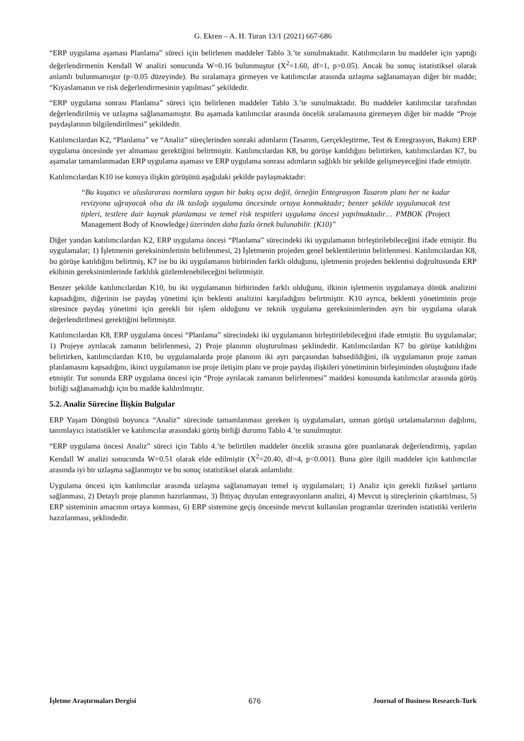G. Ekren – A. H. Turan 13/1 (2021) 667-686
“ERP uygulama aşaması Planlama” süreci için belirlenen maddeler Tablo 3.’te sunulmaktadır. Katılımcıların bu maddeler için yaptığı değerlendirmenin Kendall W analizi sonucunda W=0.16 bulunmuştur (X<sup>2</sup>=1.60, df=1, p>0.05). Ancak bu sonuç istatistiksel olarak anlamlı bulunmamıştır (p<0.05 düzeyinde). Bu sıralamaya girmeyen ve katılımcılar arasında uzlaşma sağlanamayan diğer bir madde; “Kıyaslamanın ve risk değerlendirmesinin yapılması” şekildedir.
“ERP uygulama sonrası Planlama” süreci için belirlenen maddeler Tablo 3.’te sunulmaktadır. Bu maddeler katılımcılar tarafından değerlendirilmiş ve uzlaşma sağlanamamıştır. Bu aşamada katılımcılar arasında öncelik sıralamasına giremeyen diğer bir madde “Proje paydaşlarının bilgilendirilmesi” şekildedir.
Katılımcılardan K2, “Planlama” ve “Analiz” süreçlerinden sonraki adımların (Tasarım, Gerçekleştirme, Test & Entegrasyon, Bakım) ERP uygulama öncesinde yer almaması gerektiğini belirtmiştir. Katılımcılardan K8, bu görüşe katıldığını belirtirken, katılımcılardan K7, bu aşamalar tamamlanmadan ERP uygulama aşaması ve ERP uygulama sonrası adımların sağlıklı bir şekilde gelişmeyeceğini ifade etmiştir.
Katılımcılardan K10 ise konuya ilişkin görüşünü aşağıdaki şekilde paylaşmaktadır:
“Bu kuşatıcı ve uluslararası normlara uygun bir bakış açısı değil, örneğin Entegrasyon Tasarım planı her ne kadar revizyona uğrayacak olsa da ilk taslağı uygulama öncesinde ortaya konmaktadır; benzer şekilde uygulanacak test tipleri, testlere dair kaynak planlaması ve temel risk tespitleri uygulama öncesi yapılmaktadır… PMBOK (Project Management Body of Knowledge) üzerinden daha fazla örnek bulunabilir. (K10)”
Diğer yandan katılımcılardan K2, ERP uygulama öncesi “Planlama” sürecindeki iki uygulamanın birleştirilebileceğini ifade etmiştir. Bu uygulamalar; 1) İşletmenin gereksinimlerinin belirlenmesi, 2) İşletmenin projeden genel beklentilerinin belirlenmesi. Katılımcılardan K8, bu görüşe katıldığını belirtmiş, K7 ise bu iki uygulamanın birbirinden farklı olduğunu, işletmenin projeden beklentisi doğrultusunda ERP ekibinin gereksinimlerinde farklılık gözlemlenebileceğini belirtmiştir.
Benzer şekilde katılımcılardan K10, bu iki uygulamanın birbirinden farklı olduğunu, ilkinin işletmenin uygulamaya dönük analizini kapsadığını, diğerinin ise paydaş yönetimi için beklenti analizini karşıladığını belirtmiştir. K10 ayrıca, beklenti yönetiminin proje süresince paydaş yönetimi için gerekli bir işlem olduğunu ve teknik uygulama gereksinimlerinden ayrı bir uygulama olarak değerlendirilmesi gerektiğini belirtmiştir.
Katılımcılardan K8, ERP uygulama öncesi “Planlama” sürecindeki iki uygulamanın birleştirilebileceğini ifade etmiştir. Bu uygulamalar; 1) Projeye ayrılacak zamanın belirlenmesi, 2) Proje planının oluşturulması şeklindedir. Katılımcılardan K7 bu görüşe katıldığını belirtirken, katılımcılardan K10, bu uygulamalarda proje planının iki ayrı parçasından bahsedildiğini, ilk uygulamanın proje zaman planlamasını kapsadığını, ikinci uygulamanın ise proje iletişim planı ve proje paydaş ilişkileri yönetiminin birleşiminden oluştuğunu ifade etmiştir. Tur sonunda ERP uygulama öncesi için “Proje ayrılacak zamanın belirlenmesi” maddesi konusunda katılımcılar arasında görüş birliği sağlanamadığı için bu madde kaldırılmıştır.
5.2. Analiz Sürecine İlişkin Bulgular
ERP Yaşam Döngüsü boyunca “Analiz” sürecinde tamamlanması gereken iş uygulamaları, uzman görüşü ortalamalarının dağılımı, tanımlayıcı istatistikler ve katılımcılar arasındaki görüş birliği durumu Tablo 4.’te sunulmuştur.
“ERP uygulama öncesi Analiz” süreci için Tablo 4.’te belirtilen maddeler öncelik sırasına göre puanlanarak değerlendirmiş, yapılan Kendall W analizi sonucunda W=0.51 olarak elde edilmiştir (X<sup>2</sup>=20.40, df=4, p<0.001). Buna göre ilgili maddeler için katılımcılar arasında iyi bir uzlaşma sağlanmıştır ve bu sonuç istatistiksel olarak anlamlıdır.
Uygulama öncesi için katılımcılar arasında uzlaşma sağlanamayan temel iş uygulamaları; 1) Analiz için gerekli fiziksel şartların sağlanması, 2) Detaylı proje planının hazırlanması, 3) İhtiyaç duyulan entegrasyonların analizi, 4) Mevcut iş süreçlerinin çıkartılması, 5) ERP sisteminin amacının ortaya konması, 6) ERP sistemine geçiş öncesinde mevcut kullanılan programlar üzerinden istatistiki verilerin hazırlanması, şeklindedir.
İşletme Araştırmaları Dergisi 676 Journal of Business Research-Turk